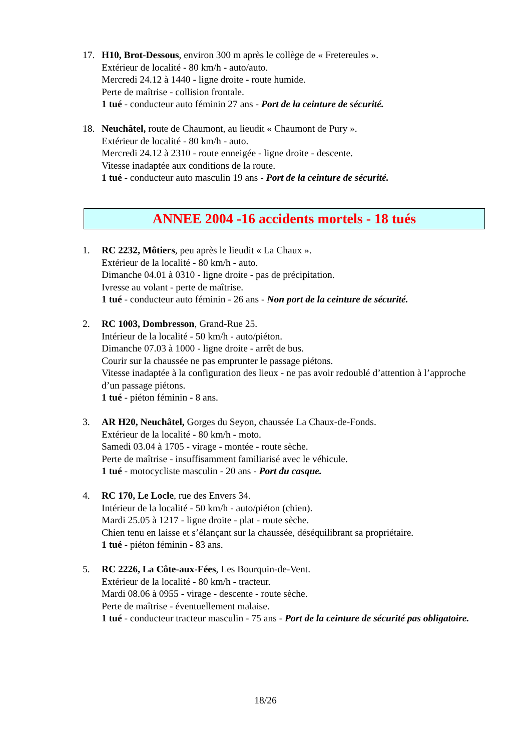17. H10, Brot-Dessous, environ 300 m après le collège de « Fretereules ».
Extérieur de localité - 80 km/h - auto/auto.
Mercredi 24.12 à 1440 - ligne droite - route humide.
Perte de maîtrise - collision frontale.
1 tué - conducteur auto féminin 27 ans - Port de la ceinture de sécurité.
18. Neuchâtel, route de Chaumont, au lieudit « Chaumont de Pury ».
Extérieur de localité - 80 km/h - auto.
Mercredi 24.12 à 2310 - route enneigée - ligne droite - descente.
Vitesse inadaptée aux conditions de la route.
1 tué - conducteur auto masculin 19 ans - Port de la ceinture de sécurité.
ANNEE 2004 -16 accidents mortels - 18 tués
1. RC 2232, Môtiers, peu après le lieudit « La Chaux ».
Extérieur de la localité - 80 km/h - auto.
Dimanche 04.01 à 0310 - ligne droite - pas de précipitation.
Ivresse au volant - perte de maîtrise.
1 tué - conducteur auto féminin - 26 ans - Non port de la ceinture de sécurité.
2. RC 1003, Dombresson, Grand-Rue 25.
Intérieur de la localité - 50 km/h - auto/piéton.
Dimanche 07.03 à 1000 - ligne droite - arrêt de bus.
Courir sur la chaussée ne pas emprunter le passage piétons.
Vitesse inadaptée à la configuration des lieux - ne pas avoir redoublé d’attention à l’approche d’un passage piétons.
1 tué - piéton féminin - 8 ans.
3. AR H20, Neuchâtel, Gorges du Seyon, chaussée La Chaux-de-Fonds.
Extérieur de la localité - 80 km/h - moto.
Samedi 03.04 à 1705 - virage - montée - route sèche.
Perte de maîtrise - insuffisamment familiarisé avec le véhicule.
1 tué - motocycliste masculin - 20 ans - Port du casque.
4. RC 170, Le Locle, rue des Envers 34.
Intérieur de la localité - 50 km/h - auto/piéton (chien).
Mardi 25.05 à 1217 - ligne droite - plat - route sèche.
Chien tenu en laisse et s’élançant sur la chaussée, déséquilibrant sa propriétaire.
1 tué - piéton féminin - 83 ans.
5. RC 2226, La Côte-aux-Fées, Les Bourquin-de-Vent.
Extérieur de la localité - 80 km/h - tracteur.
Mardi 08.06 à 0955 - virage - descente - route sèche.
Perte de maîtrise - éventuellement malaise.
1 tué - conducteur tracteur masculin - 75 ans - Port de la ceinture de sécurité pas obligatoire.
18/26